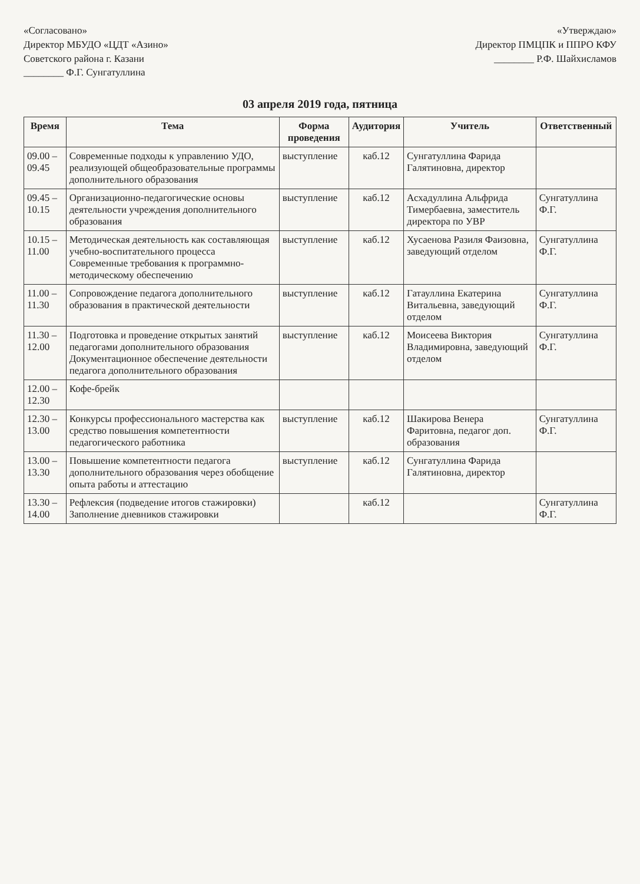«Согласовано»
Директор МБУДО «ЦДТ «Азино»
Советского района г. Казани
________ Ф.Г. Сунгатуллина
«Утверждаю»
Директор ПМЦПК и ППРО КФУ
________ Р.Ф. Шайхисламов
03 апреля 2019 года, пятница
| Время | Тема | Форма проведения | Аудитория | Учитель | Ответственный |
| --- | --- | --- | --- | --- | --- |
| 09.00 – 09.45 | Современные подходы к управлению УДО, реализующей общеобразовательные программы дополнительного образования | выступление | каб.12 | Сунгатуллина Фарида Галятиновна, директор | |
| 09.45 – 10.15 | Организационно-педагогические основы деятельности учреждения дополнительного образования | выступление | каб.12 | Асхадуллина Альфрида Тимербаевна, заместитель директора по УВР | Сунгатуллина Ф.Г. |
| 10.15 – 11.00 | Методическая деятельность как составляющая учебно-воспитательного процесса Современные требования к программно-методическому обеспечению | выступление | каб.12 | Хусаенова Разиля Фаизовна, заведующий отделом | Сунгатуллина Ф.Г. |
| 11.00 – 11.30 | Сопровождение педагога дополнительного образования в практической деятельности | выступление | каб.12 | Гатауллина Екатерина Витальевна, заведующий отделом | Сунгатуллина Ф.Г. |
| 11.30 – 12.00 | Подготовка и проведение открытых занятий педагогами дополнительного образования Документационное обеспечение деятельности педагога дополнительного образования | выступление | каб.12 | Моисеева Виктория Владимировна, заведующий отделом | Сунгатуллина Ф.Г. |
| 12.00 – 12.30 | Кофе-брейк | | | | |
| 12.30 – 13.00 | Конкурсы профессионального мастерства как средство повышения компетентности педагогического работника | выступление | каб.12 | Шакирова Венера Фаритовна, педагог доп. образования | Сунгатуллина Ф.Г. |
| 13.00 – 13.30 | Повышение компетентности педагога дополнительного образования через обобщение опыта работы и аттестацию | выступление | каб.12 | Сунгатуллина Фарида Галятиновна, директор | |
| 13.30 – 14.00 | Рефлексия (подведение итогов стажировки) Заполнение дневников стажировки | | каб.12 | | Сунгатуллина Ф.Г. |